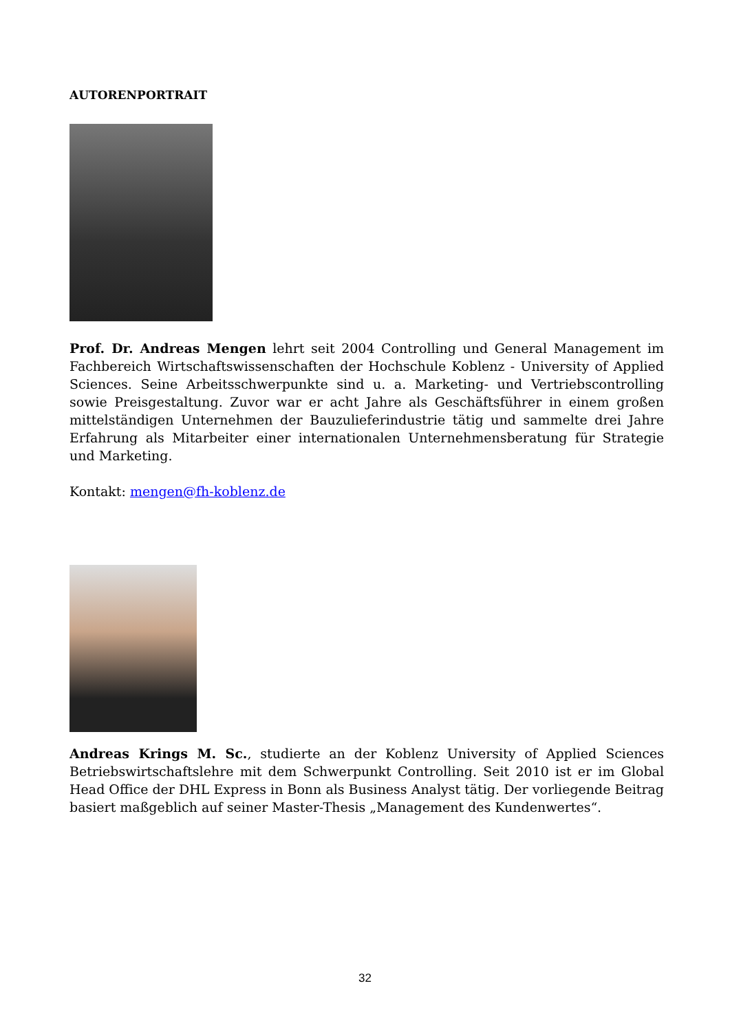AUTORENPORTRAIT
Prof. Dr. Andreas Mengen lehrt seit 2004 Controlling und General Management im Fachbereich Wirtschaftswissenschaften der Hochschule Koblenz - University of Applied Sciences. Seine Arbeitsschwerpunkte sind u. a. Marketing- und Vertriebscontrolling sowie Preisgestaltung. Zuvor war er acht Jahre als Geschäftsführer in einem großen mittelständigen Unternehmen der Bauzulieferindustrie tätig und sammelte drei Jahre Erfahrung als Mitarbeiter einer internationalen Unternehmensberatung für Strategie und Marketing.
Kontakt: mengen@fh-koblenz.de
Andreas Krings M. Sc., studierte an der Koblenz University of Applied Sciences Betriebswirtschaftslehre mit dem Schwerpunkt Controlling. Seit 2010 ist er im Global Head Office der DHL Express in Bonn als Business Analyst tätig. Der vorliegende Beitrag basiert maßgeblich auf seiner Master-Thesis „Management des Kundenwertes“.
32